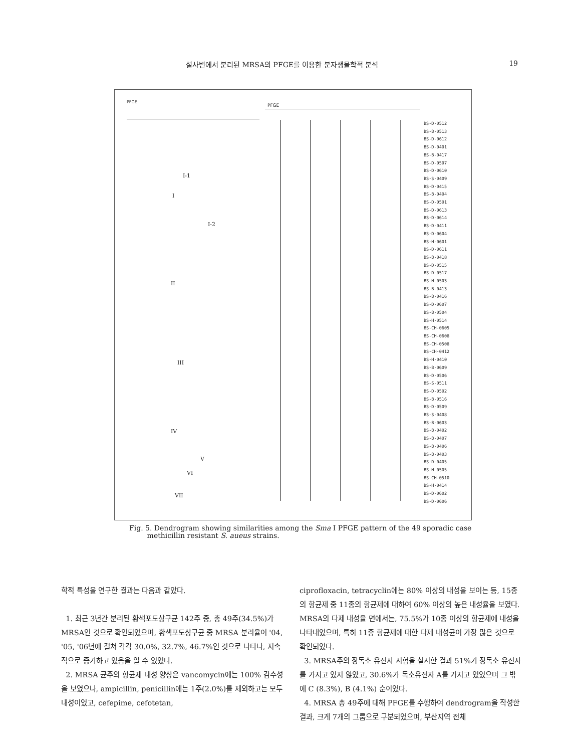설사변에서 분리된 MRSA의 PFGE를 이용한 분자생물학적 분석 19
PFGE
PFGE
BS-D-0512
BS-B-0513
BS-D-0612
BS-D-0401
BS-B-0417
BS-D-0507
BS-D-0610
BS-S-0409
BS-D-0415
BS-B-0404
BS-D-0501
BS-D-0613
BS-D-0614
BS-D-0411
BS-D-0604
BS-H-0601
BS-D-0611
BS-B-0418
BS-D-0515
BS-D-0517
BS-H-0503
BS-B-0413
BS-B-0416
BS-D-0607
BS-B-0504
BS-H-0514
BS-CH-0605
BS-CH-0608
BS-CH-0508
BS-CH-0412
BS-H-0410
BS-B-0609
BS-D-0506
BS-S-0511
BS-D-0502
BS-B-0516
BS-D-0509
BS-S-0408
BS-B-0603
BS-B-0402
BS-B-0407
BS-B-0406
BS-B-0403
BS-D-0405
BS-H-0505
BS-CH-0510
BS-H-0414
BS-D-0602
BS-D-0606
I-1
I
I-2
II
III
IV
V
VI
VII
Fig. 5. Dendrogram showing similarities among the Sma I PFGE pattern of the 49 sporadic case
methicillin resistant S. aueus strains.
학적 특성을 연구한 결과는 다음과 같았다.
1. 최근 3년간 분리된 황색포도상구균 142주 중, 총 49주(34.5%)가 MRSA인 것으로 확인되었으며, 황색포도상구균 중 MRSA 분리율이 '04, '05, '06년에 걸쳐 각각 30.0%, 32.7%, 46.7%인 것으로 나타나, 지속적으로 증가하고 있음을 알 수 있었다.
2. MRSA 균주의 항균제 내성 양상은 vancomycin에는 100% 감수성을 보였으나, ampicillin, penicillin에는 1주(2.0%)를 제외하고는 모두 내성이었고, cefepime, cefotetan,
ciprofloxacin, tetracyclin에는 80% 이상의 내성을 보이는 등, 15종의 항균제 중 11종의 항균제에 대하여 60% 이상의 높은 내성율을 보였다. MRSA의 다제 내성율 면에서는, 75.5%가 10종 이상의 항균제에 내성을 나타내었으며, 특히 11종 항균제에 대한 다제 내성균이 가장 많은 것으로 확인되었다.
3. MRSA주의 장독소 유전자 시험을 실시한 결과 51%가 장독소 유전자를 가지고 있지 않았고, 30.6%가 독소유전자 A를 가지고 있었으며 그 밖에 C (8.3%), B (4.1%) 순이었다.
4. MRSA 총 49주에 대해 PFGE를 수행하여 dendrogram을 작성한 결과, 크게 7개의 그룹으로 구분되었으며, 부산지역 전체